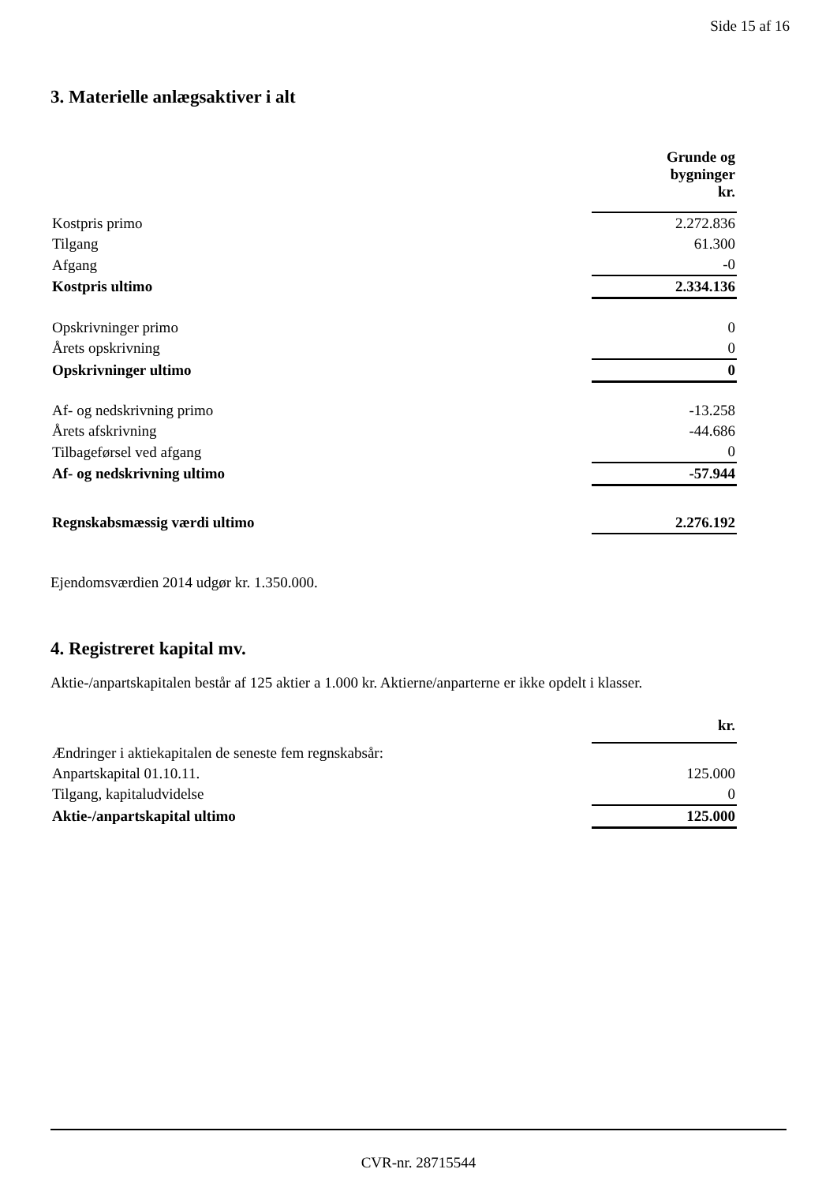Side 15 af 16
3. Materielle anlægsaktiver i alt
| | Grunde og bygninger kr. |
| Kostpris primo | 2.272.836 |
| Tilgang | 61.300 |
| Afgang | -0 |
| Kostpris ultimo | 2.334.136 |
| Opskrivninger primo | 0 |
| Årets opskrivning | 0 |
| Opskrivninger ultimo | 0 |
| Af- og nedskrivning primo | -13.258 |
| Årets afskrivning | -44.686 |
| Tilbageførsel ved afgang | 0 |
| Af- og nedskrivning ultimo | -57.944 |
| Regnskabsmæssig værdi ultimo | 2.276.192 |
Ejendomsværdien 2014 udgør kr. 1.350.000.
4. Registreret kapital mv.
Aktie-/anpartskapitalen består af 125 aktier a 1.000 kr. Aktierne/anparterne er ikke opdelt i klasser.
| | kr. |
| Ændringer i aktiekapitalen de seneste fem regnskabsår: | |
| Anpartskapital 01.10.11. | 125.000 |
| Tilgang, kapitaludvidelse | 0 |
| Aktie-/anpartskapital ultimo | 125.000 |
CVR-nr. 28715544